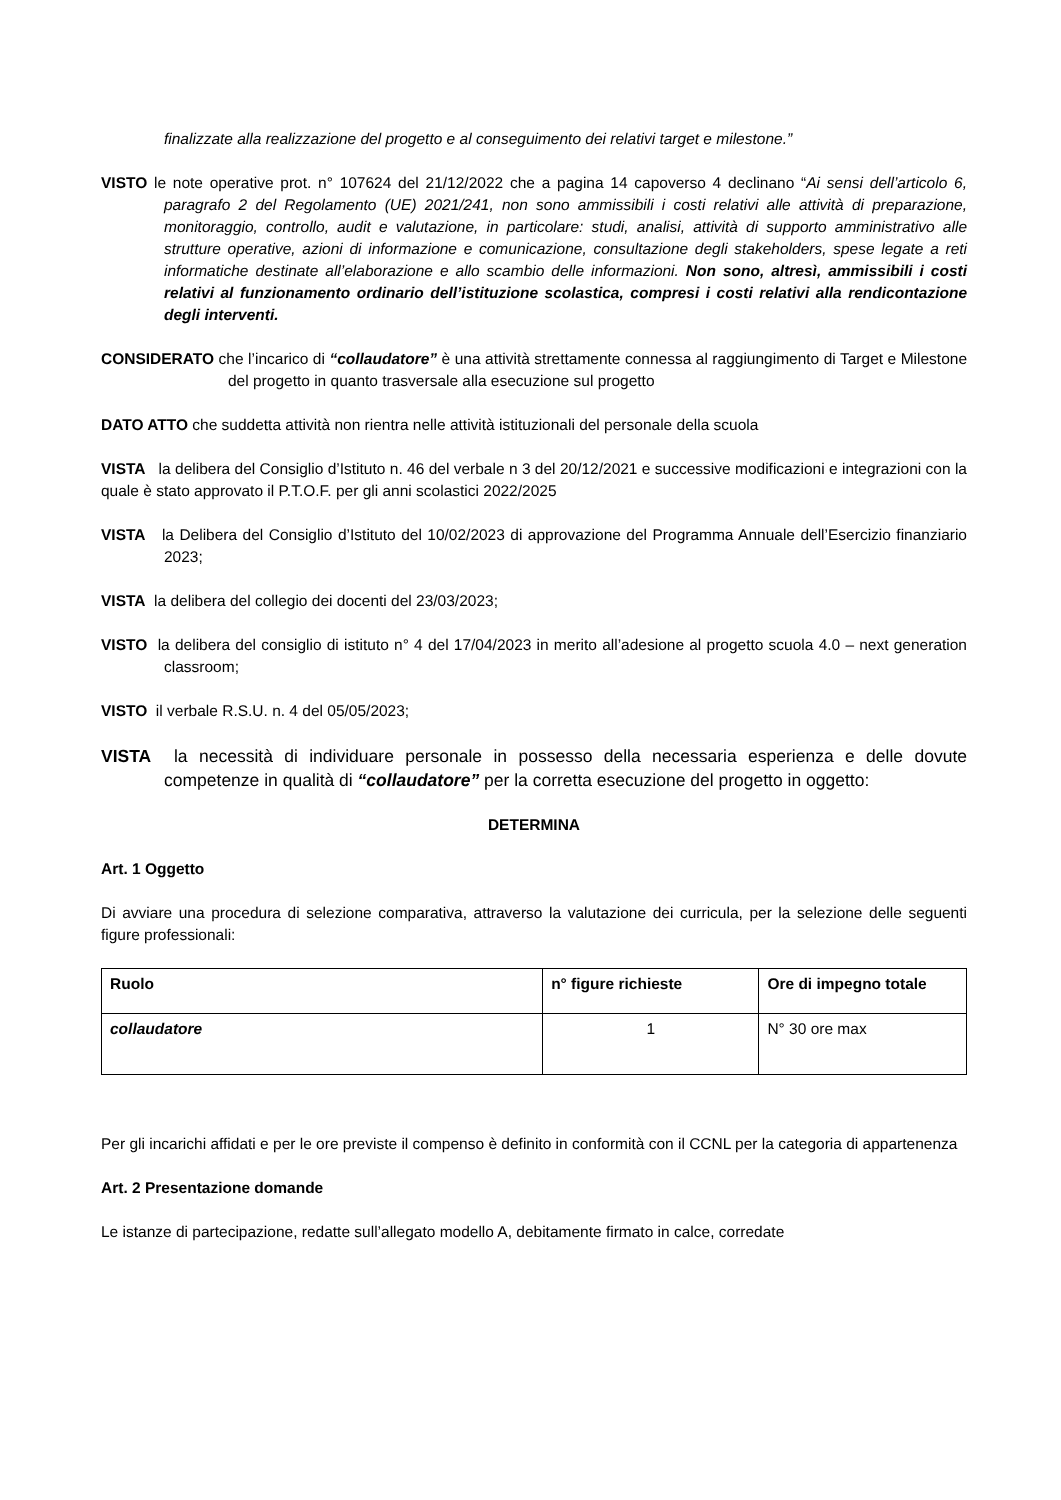finalizzate alla realizzazione del progetto e al conseguimento dei relativi target e milestone.”
VISTO le note operative prot. n° 107624 del 21/12/2022 che a pagina 14 capoverso 4 declinano “Ai sensi dell’articolo 6, paragrafo 2 del Regolamento (UE) 2021/241, non sono ammissibili i costi relativi alle attività di preparazione, monitoraggio, controllo, audit e valutazione, in particolare: studi, analisi, attività di supporto amministrativo alle strutture operative, azioni di informazione e comunicazione, consultazione degli stakeholders, spese legate a reti informatiche destinate all’elaborazione e allo scambio delle informazioni. Non sono, altresì, ammissibili i costi relativi al funzionamento ordinario dell’istituzione scolastica, compresi i costi relativi alla rendicontazione degli interventi.
CONSIDERATO che l’incarico di “collaudatore” è una attività strettamente connessa al raggiungimento di Target e Milestone del progetto in quanto trasversale alla esecuzione sul progetto
DATO ATTO che suddetta attività non rientra nelle attività istituzionali del personale della scuola
VISTA la delibera del Consiglio d’Istituto n. 46 del verbale n 3 del 20/12/2021 e successive modificazioni e integrazioni con la quale è stato approvato il P.T.O.F. per gli anni scolastici 2022/2025
VISTA la Delibera del Consiglio d’Istituto del 10/02/2023 di approvazione del Programma Annuale dell’Esercizio finanziario 2023;
VISTA la delibera del collegio dei docenti del 23/03/2023;
VISTO la delibera del consiglio di istituto n° 4 del 17/04/2023 in merito all’adesione al progetto scuola 4.0 – next generation classroom;
VISTO il verbale R.S.U. n. 4 del 05/05/2023;
VISTA la necessità di individuare personale in possesso della necessaria esperienza e delle dovute competenze in qualità di “collaudatore” per la corretta esecuzione del progetto in oggetto:
DETERMINA
Art. 1 Oggetto
Di avviare una procedura di selezione comparativa, attraverso la valutazione dei curricula, per la selezione delle seguenti figure professionali:
| Ruolo | n° figure richieste | Ore di impegno totale |
| --- | --- | --- |
| collaudatore | 1 | N° 30 ore max |
Per gli incarichi affidati e per le ore previste il compenso è definito in conformità con il CCNL per la categoria di appartenenza
Art. 2 Presentazione domande
Le istanze di partecipazione, redatte sull’allegato modello A, debitamente firmato in calce, corredate